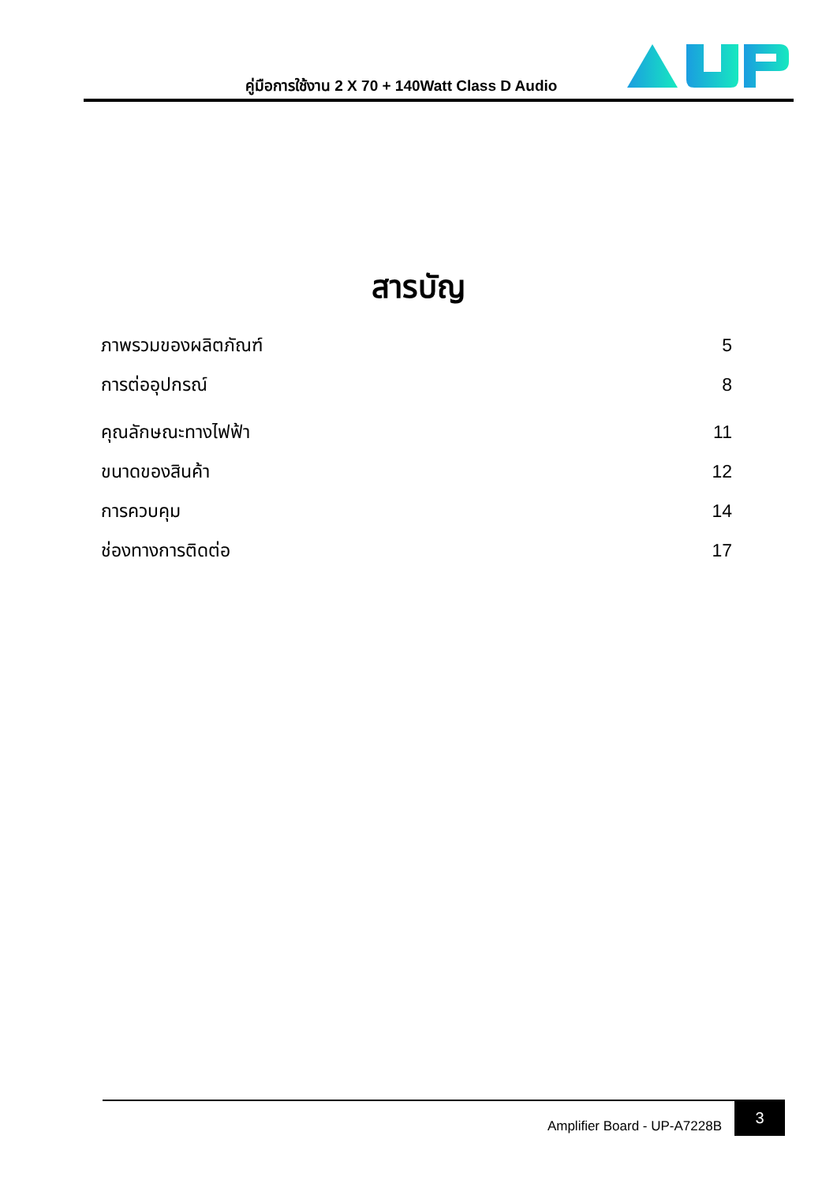คู่มือการใช้งาน 2 X 70 + 140Watt Class D Audio
สารบัญ
ภาพรวมของผลิตภัณฑ์ 5
การต่ออุปกรณ์ 8
คุณลักษณะทางไฟฟ้า 11
ขนาดของสินค้า 12
การควบคุม 14
ช่องทางการติดต่อ 17
Amplifier Board - UP-A7228B
3